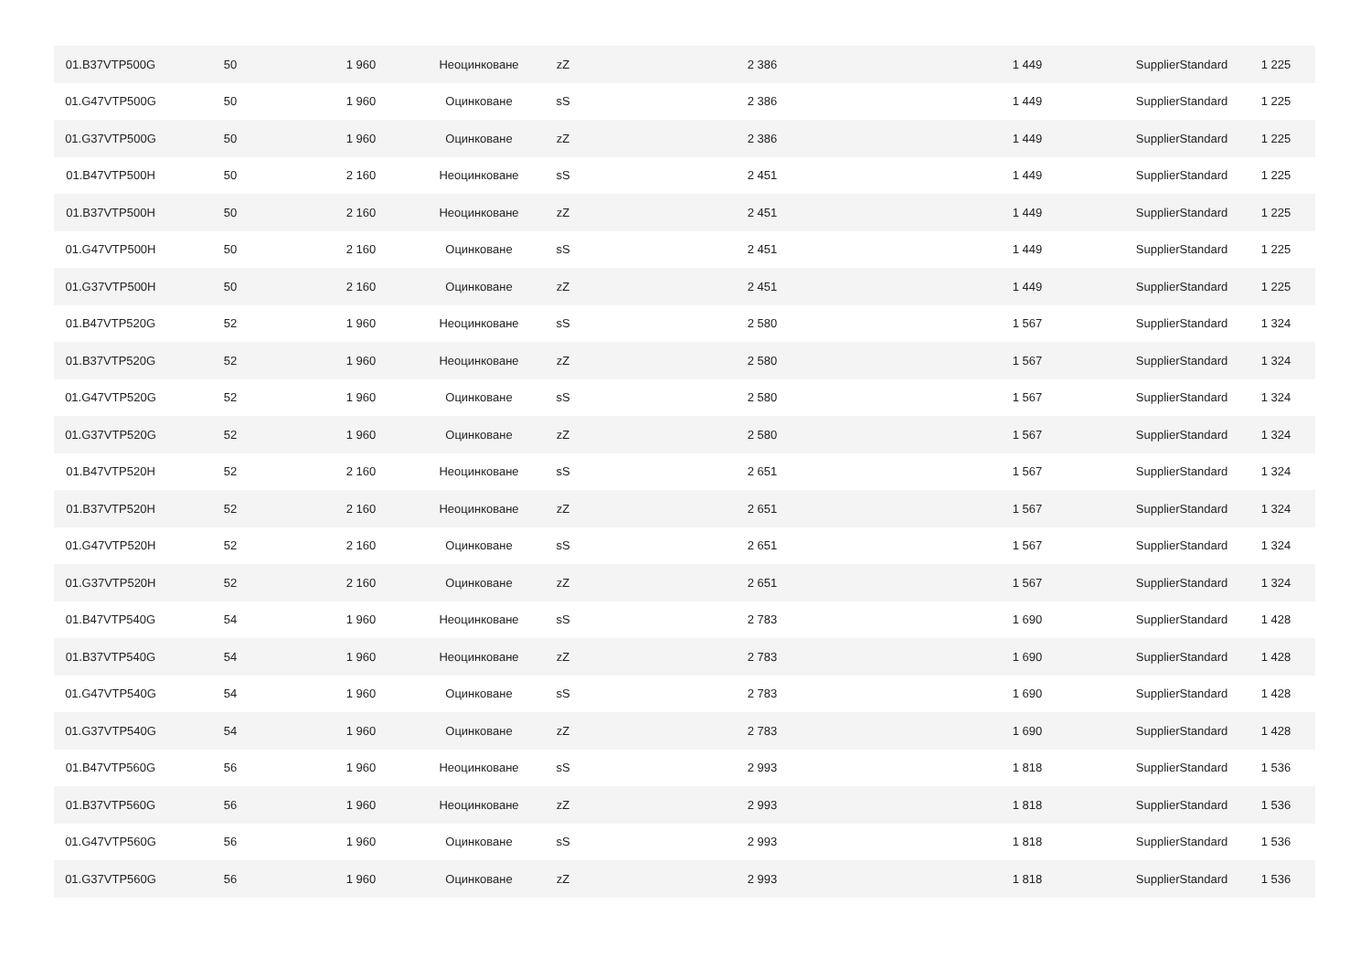| 01.B37VTP500G | 50 | 1 960 | Неоцинковане | zZ | 2 386 | 1 449 | SupplierStandard | 1 225 |
| 01.G47VTP500G | 50 | 1 960 | Оцинковане | sS | 2 386 | 1 449 | SupplierStandard | 1 225 |
| 01.G37VTP500G | 50 | 1 960 | Оцинковане | zZ | 2 386 | 1 449 | SupplierStandard | 1 225 |
| 01.B47VTP500H | 50 | 2 160 | Неоцинковане | sS | 2 451 | 1 449 | SupplierStandard | 1 225 |
| 01.B37VTP500H | 50 | 2 160 | Неоцинковане | zZ | 2 451 | 1 449 | SupplierStandard | 1 225 |
| 01.G47VTP500H | 50 | 2 160 | Оцинковане | sS | 2 451 | 1 449 | SupplierStandard | 1 225 |
| 01.G37VTP500H | 50 | 2 160 | Оцинковане | zZ | 2 451 | 1 449 | SupplierStandard | 1 225 |
| 01.B47VTP520G | 52 | 1 960 | Неоцинковане | sS | 2 580 | 1 567 | SupplierStandard | 1 324 |
| 01.B37VTP520G | 52 | 1 960 | Неоцинковане | zZ | 2 580 | 1 567 | SupplierStandard | 1 324 |
| 01.G47VTP520G | 52 | 1 960 | Оцинковане | sS | 2 580 | 1 567 | SupplierStandard | 1 324 |
| 01.G37VTP520G | 52 | 1 960 | Оцинковане | zZ | 2 580 | 1 567 | SupplierStandard | 1 324 |
| 01.B47VTP520H | 52 | 2 160 | Неоцинковане | sS | 2 651 | 1 567 | SupplierStandard | 1 324 |
| 01.B37VTP520H | 52 | 2 160 | Неоцинковане | zZ | 2 651 | 1 567 | SupplierStandard | 1 324 |
| 01.G47VTP520H | 52 | 2 160 | Оцинковане | sS | 2 651 | 1 567 | SupplierStandard | 1 324 |
| 01.G37VTP520H | 52 | 2 160 | Оцинковане | zZ | 2 651 | 1 567 | SupplierStandard | 1 324 |
| 01.B47VTP540G | 54 | 1 960 | Неоцинковане | sS | 2 783 | 1 690 | SupplierStandard | 1 428 |
| 01.B37VTP540G | 54 | 1 960 | Неоцинковане | zZ | 2 783 | 1 690 | SupplierStandard | 1 428 |
| 01.G47VTP540G | 54 | 1 960 | Оцинковане | sS | 2 783 | 1 690 | SupplierStandard | 1 428 |
| 01.G37VTP540G | 54 | 1 960 | Оцинковане | zZ | 2 783 | 1 690 | SupplierStandard | 1 428 |
| 01.B47VTP560G | 56 | 1 960 | Неоцинковане | sS | 2 993 | 1 818 | SupplierStandard | 1 536 |
| 01.B37VTP560G | 56 | 1 960 | Неоцинковане | zZ | 2 993 | 1 818 | SupplierStandard | 1 536 |
| 01.G47VTP560G | 56 | 1 960 | Оцинковане | sS | 2 993 | 1 818 | SupplierStandard | 1 536 |
| 01.G37VTP560G | 56 | 1 960 | Оцинковане | zZ | 2 993 | 1 818 | SupplierStandard | 1 536 |